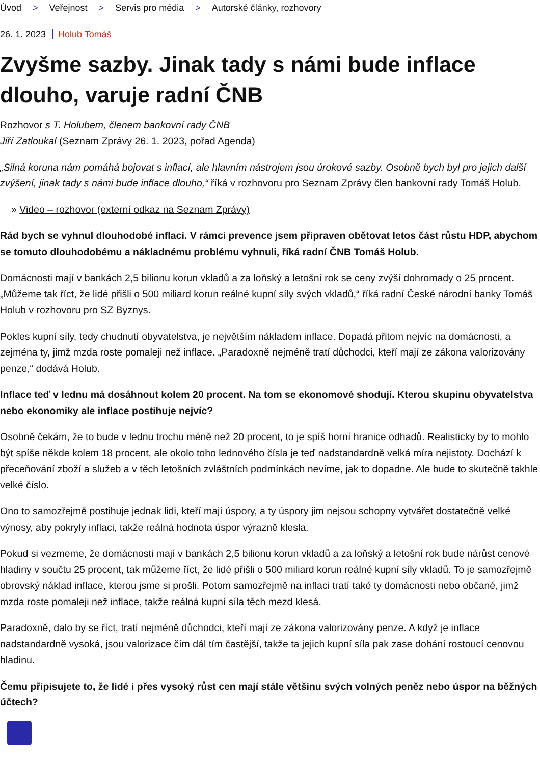Úvod > Veřejnost > Servis pro média > Autorské články, rozhovory
26. 1. 2023 Holub Tomáš
Zvyšme sazby. Jinak tady s námi bude inflace dlouho, varuje radní ČNB
Rozhovor s T. Holubem, členem bankovní rady ČNB
Jiří Zatloukal (Seznam Zprávy 26. 1. 2023, pořad Agenda)
„Silná koruna nám pomáhá bojovat s inflací, ale hlavním nástrojem jsou úrokové sazby. Osobně bych byl pro jejich další zvýšení, jinak tady s námi bude inflace dlouho,“ říká v rozhovoru pro Seznam Zprávy člen bankovní rady Tomáš Holub.
» Video – rozhovor (externí odkaz na Seznam Zprávy)
Rád bych se vyhnul dlouhodobé inflaci. V rámci prevence jsem připraven obětovat letos část růstu HDP, abychom se tomuto dlouhodobému a nákladnému problému vyhnuli, říká radní ČNB Tomáš Holub.
Domácnosti mají v bankách 2,5 bilionu korun vkladů a za loňský a letošní rok se ceny zvýší dohromady o 25 procent. „Můžeme tak říct, že lidé přišli o 500 miliard korun reálné kupní síly svých vkladů,“ říká radní České národní banky Tomáš Holub v rozhovoru pro SZ Byznys.
Pokles kupní síly, tedy chudnutí obyvatelstva, je největším nákladem inflace. Dopadá přitom nejvíc na domácnosti, a zejména ty, jimž mzda roste pomaleji než inflace. „Paradoxně nejméně tratí důchodci, kteří mají ze zákona valorizovány penze,“ dodává Holub.
Inflace teď v lednu má dosáhnout kolem 20 procent. Na tom se ekonomové shodují. Kterou skupinu obyvatelstva nebo ekonomiky ale inflace postihuje nejvíc?
Osobně čekám, že to bude v lednu trochu méně než 20 procent, to je spíš horní hranice odhadů. Realisticky by to mohlo být spíše někde kolem 18 procent, ale okolo toho lednového čísla je teď nadstandardně velká míra nejistoty. Dochází k přeceňování zboží a služeb a v těch letošních zvláštních podmínkách nevíme, jak to dopadne. Ale bude to skutečně takhle velké číslo.
Ono to samozřejmě postihuje jednak lidi, kteří mají úspory, a ty úspory jim nejsou schopny vytvářet dostatečně velké výnosy, aby pokryly inflaci, takže reálná hodnota úspor výrazně klesla.
Pokud si vezmeme, že domácnosti mají v bankách 2,5 bilionu korun vkladů a za loňský a letošní rok bude nárůst cenové hladiny v součtu 25 procent, tak můžeme říct, že lidé přišli o 500 miliard korun reálné kupní síly vkladů. To je samozřejmě obrovský náklad inflace, kterou jsme si prošli. Potom samozřejmě na inflaci tratí také ty domácnosti nebo občané, jimž mzda roste pomaleji než inflace, takže reálná kupní síla těch mezd klesá.
Paradoxně, dalo by se říct, tratí nejméně důchodci, kteří mají ze zákona valorizovány penze. A když je inflace nadstandardně vysoká, jsou valorizace čím dál tím častější, takže ta jejich kupní síla pak zase dohání rostoucí cenovou hladinu.
Čemu připisujete to, že lidé i přes vysoký růst cen mají stále většinu svých volných peněz nebo úspor na běžných účtech?